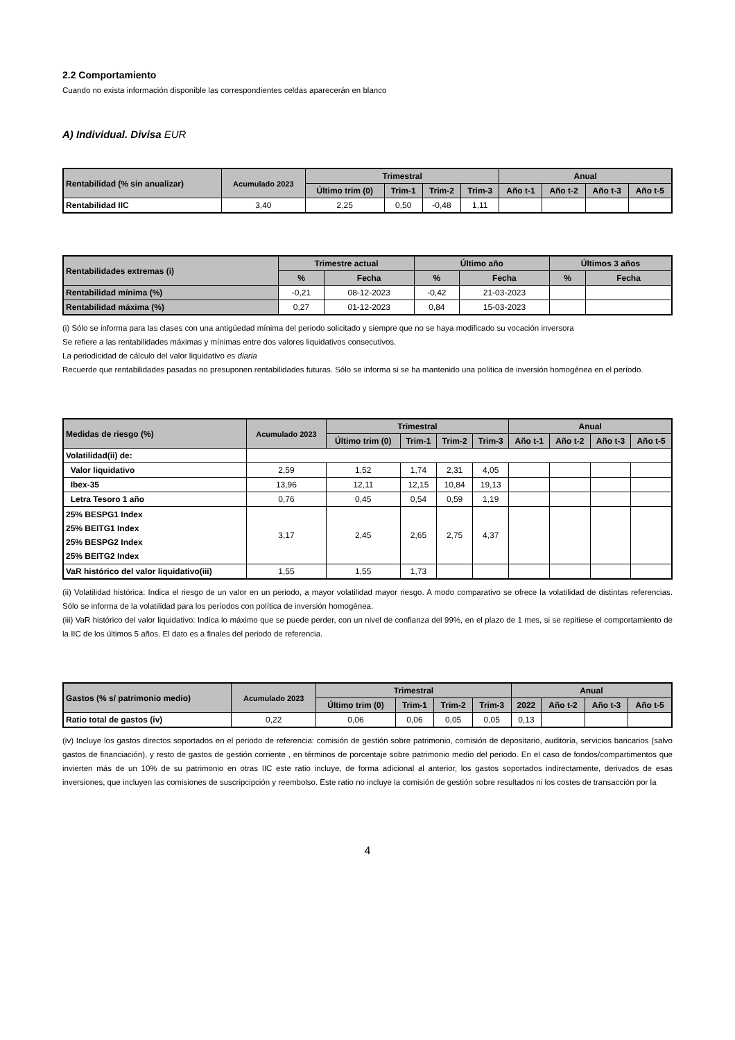2.2 Comportamiento
Cuando no exista información disponible las correspondientes celdas aparecerán en blanco
A) Individual. Divisa EUR
| Rentabilidad (% sin anualizar) | Acumulado 2023 | Trimestral | | | | Anual | | | |
| --- | --- | --- | --- | --- | --- | --- | --- | --- | --- |
| | | Último trim (0) | Trim-1 | Trim-2 | Trim-3 | Año t-1 | Año t-2 | Año t-3 | Año t-5 |
| Rentabilidad IIC | 3,40 | 2,25 | 0,50 | -0,48 | 1,11 | | | | |
| Rentabilidades extremas (i) | Trimestre actual | | Último año | | Últimos 3 años | |
| --- | --- | --- | --- | --- | --- | --- |
| | % | Fecha | % | Fecha | % | Fecha |
| Rentabilidad mínima (%) | -0,21 | 08-12-2023 | -0,42 | 21-03-2023 | | |
| Rentabilidad máxima (%) | 0,27 | 01-12-2023 | 0,84 | 15-03-2023 | | |
(i) Sólo se informa para las clases con una antigüedad mínima del periodo solicitado y siempre que no se haya modificado su vocación inversora
Se refiere a las rentabilidades máximas y mínimas entre dos valores liquidativos consecutivos.
La periodicidad de cálculo del valor liquidativo es diaria
Recuerde que rentabilidades pasadas no presuponen rentabilidades futuras. Sólo se informa si se ha mantenido una política de inversión homogénea en el período.
| Medidas de riesgo (%) | Acumulado 2023 | Trimestral | | | | Anual | | | |
| --- | --- | --- | --- | --- | --- | --- | --- | --- | --- |
| | | Último trim (0) | Trim-1 | Trim-2 | Trim-3 | Año t-1 | Año t-2 | Año t-3 | Año t-5 |
| Volatilidad(ii) de: | | | | | | | | | |
| Valor liquidativo | 2,59 | 1,52 | 1,74 | 2,31 | 4,05 | | | | |
| Ibex-35 | 13,96 | 12,11 | 12,15 | 10,84 | 19,13 | | | | |
| Letra Tesoro 1 año | 0,76 | 0,45 | 0,54 | 0,59 | 1,19 | | | | |
| 25% BESPG1 Index 25% BEITG1 Index 25% BESPG2 Index 25% BEITG2 Index | 3,17 | 2,45 | 2,65 | 2,75 | 4,37 | | | | |
| VaR histórico del valor liquidativo(iii) | 1,55 | 1,55 | 1,73 | | | | | | |
(ii) Volatilidad histórica: Indica el riesgo de un valor en un periodo, a mayor volatilidad mayor riesgo. A modo comparativo se ofrece la volatilidad de distintas referencias. Sólo se informa de la volatilidad para los períodos con política de inversión homogénea.
(iii) VaR histórico del valor liquidativo: Indica lo máximo que se puede perder, con un nivel de confianza del 99%, en el plazo de 1 mes, si se repitiese el comportamiento de la IIC de los últimos 5 años. El dato es a finales del periodo de referencia.
| Gastos (% s/ patrimonio medio) | Acumulado 2023 | Trimestral | | | | Anual | | | |
| --- | --- | --- | --- | --- | --- | --- | --- | --- | --- |
| | | Último trim (0) | Trim-1 | Trim-2 | Trim-3 | 2022 | Año t-2 | Año t-3 | Año t-5 |
| Ratio total de gastos (iv) | 0,22 | 0,06 | 0,06 | 0,05 | 0,05 | 0,13 | | | |
(iv) Incluye los gastos directos soportados en el periodo de referencia: comisión de gestión sobre patrimonio, comisión de depositario, auditoría, servicios bancarios (salvo gastos de financiación), y resto de gastos de gestión corriente , en términos de porcentaje sobre patrimonio medio del periodo. En el caso de fondos/compartimentos que invierten más de un 10% de su patrimonio en otras IIC este ratio incluye, de forma adicional al anterior, los gastos soportados indirectamente, derivados de esas inversiones, que incluyen las comisiones de suscripcipción y reembolso. Este ratio no incluye la comisión de gestión sobre resultados ni los costes de transacción por la
4